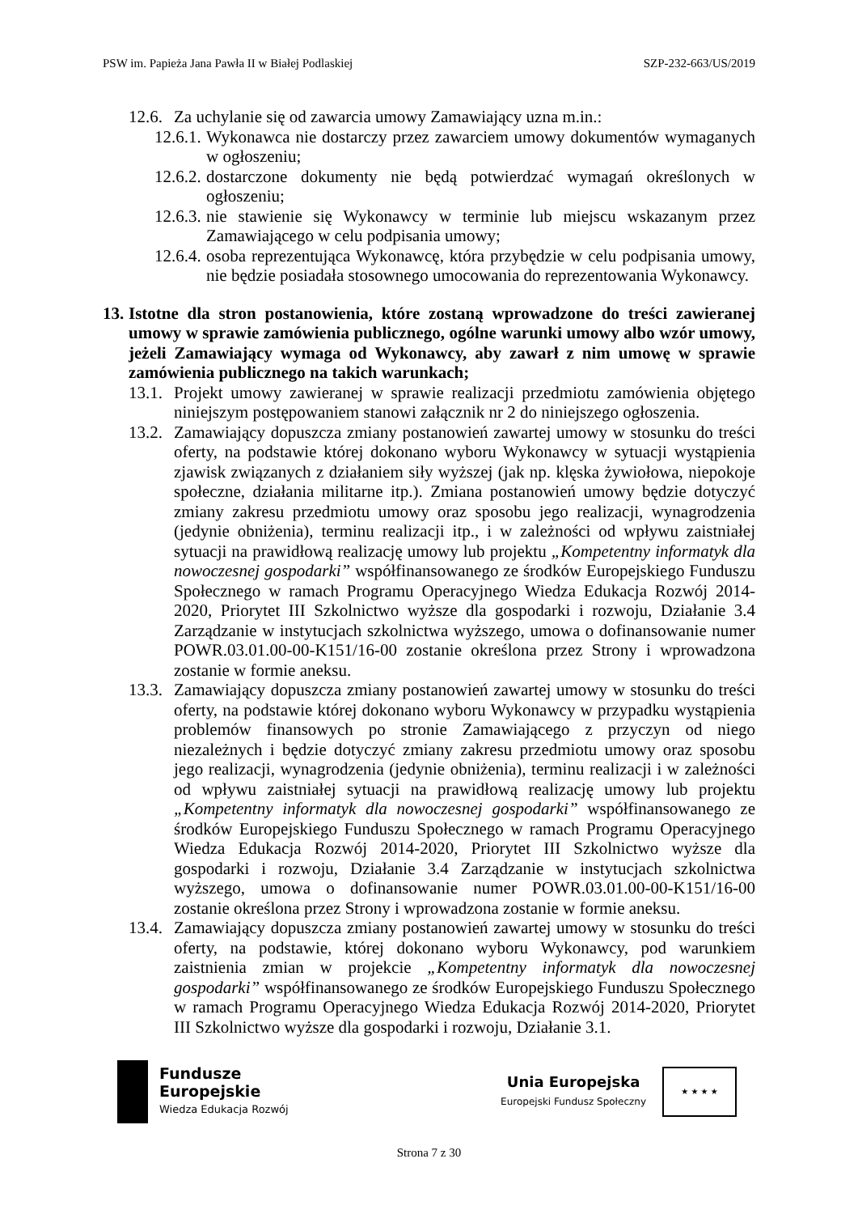PSW im. Papieża Jana Pawła II w Białej Podlaskiej SZP-232-663/US/2019
12.6. Za uchylanie się od zawarcia umowy Zamawiający uzna m.in.:
12.6.1. Wykonawca nie dostarczy przez zawarciem umowy dokumentów wymaganych w ogłoszeniu;
12.6.2. dostarczone dokumenty nie będą potwierdzać wymagań określonych w ogłoszeniu;
12.6.3. nie stawienie się Wykonawcy w terminie lub miejscu wskazanym przez Zamawiającego w celu podpisania umowy;
12.6.4. osoba reprezentująca Wykonawcę, która przybędzie w celu podpisania umowy, nie będzie posiadała stosownego umocowania do reprezentowania Wykonawcy.
13. Istotne dla stron postanowienia, które zostaną wprowadzone do treści zawieranej umowy w sprawie zamówienia publicznego, ogólne warunki umowy albo wzór umowy, jeżeli Zamawiający wymaga od Wykonawcy, aby zawarł z nim umowę w sprawie zamówienia publicznego na takich warunkach;
13.1. Projekt umowy zawieranej w sprawie realizacji przedmiotu zamówienia objętego niniejszym postępowaniem stanowi załącznik nr 2 do niniejszego ogłoszenia.
13.2. Zamawiający dopuszcza zmiany postanowień zawartej umowy w stosunku do treści oferty, na podstawie której dokonano wyboru Wykonawcy w sytuacji wystąpienia zjawisk związanych z działaniem siły wyższej (jak np. klęska żywiołowa, niepokoje społeczne, działania militarne itp.). Zmiana postanowień umowy będzie dotyczyć zmiany zakresu przedmiotu umowy oraz sposobu jego realizacji, wynagrodzenia (jedynie obniżenia), terminu realizacji itp., i w zależności od wpływu zaistniałej sytuacji na prawidłową realizację umowy lub projektu „Kompetentny informatyk dla nowoczesnej gospodarki” współfinansowanego ze środków Europejskiego Funduszu Społecznego w ramach Programu Operacyjnego Wiedza Edukacja Rozwój 2014-2020, Priorytet III Szkolnictwo wyższe dla gospodarki i rozwoju, Działanie 3.4 Zarządzanie w instytucjach szkolnictwa wyższego, umowa o dofinansowanie numer POWR.03.01.00-00-K151/16-00 zostanie określona przez Strony i wprowadzona zostanie w formie aneksu.
13.3. Zamawiający dopuszcza zmiany postanowień zawartej umowy w stosunku do treści oferty, na podstawie której dokonano wyboru Wykonawcy w przypadku wystąpienia problemów finansowych po stronie Zamawiającego z przyczyn od niego niezależnych i będzie dotyczyć zmiany zakresu przedmiotu umowy oraz sposobu jego realizacji, wynagrodzenia (jedynie obniżenia), terminu realizacji i w zależności od wpływu zaistniałej sytuacji na prawidłową realizację umowy lub projektu „Kompetentny informatyk dla nowoczesnej gospodarki” współfinansowanego ze środków Europejskiego Funduszu Społecznego w ramach Programu Operacyjnego Wiedza Edukacja Rozwój 2014-2020, Priorytet III Szkolnictwo wyższe dla gospodarki i rozwoju, Działanie 3.4 Zarządzanie w instytucjach szkolnictwa wyższego, umowa o dofinansowanie numer POWR.03.01.00-00-K151/16-00 zostanie określona przez Strony i wprowadzona zostanie w formie aneksu.
13.4. Zamawiający dopuszcza zmiany postanowień zawartej umowy w stosunku do treści oferty, na podstawie, której dokonano wyboru Wykonawcy, pod warunkiem zaistnienia zmian w projekcie „Kompetentny informatyk dla nowoczesnej gospodarki” współfinansowanego ze środków Europejskiego Funduszu Społecznego w ramach Programu Operacyjnego Wiedza Edukacja Rozwój 2014-2020, Priorytet III Szkolnictwo wyższe dla gospodarki i rozwoju, Działanie 3.1.
Fundusze
Europejskie
Wiedza Edukacja Rozwój
Unia Europejska
Europejski Fundusz Społeczny
★ ★ ★ ★
Strona 7 z 30